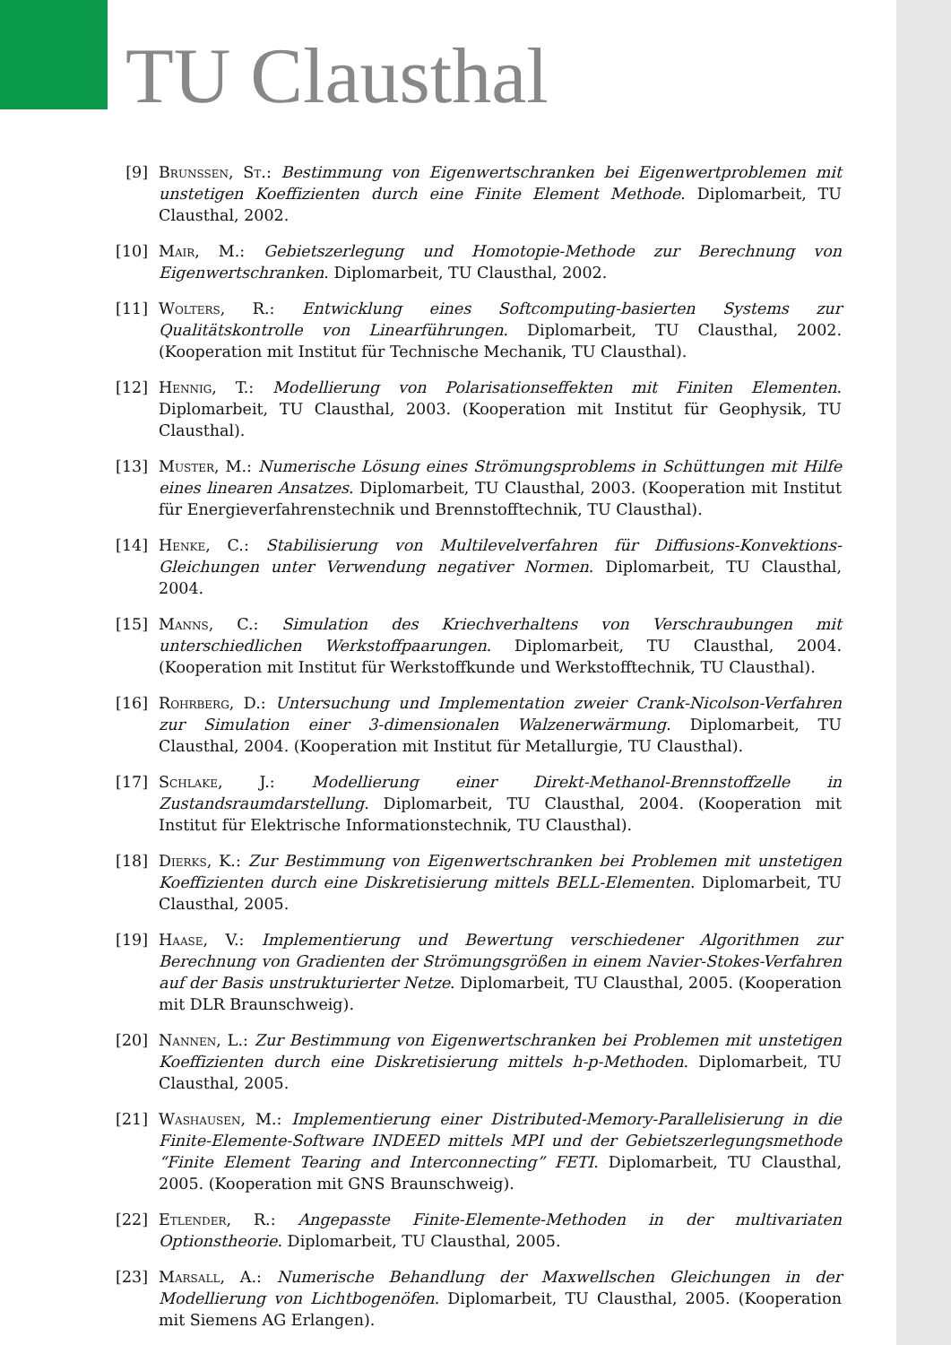TU Clausthal
[9] Brunssen, St.: Bestimmung von Eigenwertschranken bei Eigenwertproblemen mit unstetigen Koeffizienten durch eine Finite Element Methode. Diplomarbeit, TU Clausthal, 2002.
[10] Mair, M.: Gebietszerlegung und Homotopie-Methode zur Berechnung von Eigenwertschranken. Diplomarbeit, TU Clausthal, 2002.
[11] Wolters, R.: Entwicklung eines Softcomputing-basierten Systems zur Qualitätskontrolle von Linearführungen. Diplomarbeit, TU Clausthal, 2002. (Kooperation mit Institut für Technische Mechanik, TU Clausthal).
[12] Hennig, T.: Modellierung von Polarisationseffekten mit Finiten Elementen. Diplomarbeit, TU Clausthal, 2003. (Kooperation mit Institut für Geophysik, TU Clausthal).
[13] Muster, M.: Numerische Lösung eines Strömungsproblems in Schüttungen mit Hilfe eines linearen Ansatzes. Diplomarbeit, TU Clausthal, 2003. (Kooperation mit Institut für Energieverfahrenstechnik und Brennstofftechnik, TU Clausthal).
[14] Henke, C.: Stabilisierung von Multilevelverfahren für Diffusions-Konvektions-Gleichungen unter Verwendung negativer Normen. Diplomarbeit, TU Clausthal, 2004.
[15] Manns, C.: Simulation des Kriechverhaltens von Verschraubungen mit unterschiedlichen Werkstoffpaarungen. Diplomarbeit, TU Clausthal, 2004. (Kooperation mit Institut für Werkstoffkunde und Werkstofftechnik, TU Clausthal).
[16] Rohrberg, D.: Untersuchung und Implementation zweier Crank-Nicolson-Verfahren zur Simulation einer 3-dimensionalen Walzenerwärmung. Diplomarbeit, TU Clausthal, 2004. (Kooperation mit Institut für Metallurgie, TU Clausthal).
[17] Schlake, J.: Modellierung einer Direkt-Methanol-Brennstoffzelle in Zustandsraumdarstellung. Diplomarbeit, TU Clausthal, 2004. (Kooperation mit Institut für Elektrische Informationstechnik, TU Clausthal).
[18] Dierks, K.: Zur Bestimmung von Eigenwertschranken bei Problemen mit unstetigen Koeffizienten durch eine Diskretisierung mittels BELL-Elementen. Diplomarbeit, TU Clausthal, 2005.
[19] Haase, V.: Implementierung und Bewertung verschiedener Algorithmen zur Berechnung von Gradienten der Strömungsgrößen in einem Navier-Stokes-Verfahren auf der Basis unstrukturierter Netze. Diplomarbeit, TU Clausthal, 2005. (Kooperation mit DLR Braunschweig).
[20] Nannen, L.: Zur Bestimmung von Eigenwertschranken bei Problemen mit unstetigen Koeffizienten durch eine Diskretisierung mittels h-p-Methoden. Diplomarbeit, TU Clausthal, 2005.
[21] Washausen, M.: Implementierung einer Distributed-Memory-Parallelisierung in die Finite-Elemente-Software INDEED mittels MPI und der Gebietszerlegungsmethode “Finite Element Tearing and Interconnecting” FETI. Diplomarbeit, TU Clausthal, 2005. (Kooperation mit GNS Braunschweig).
[22] Etlender, R.: Angepasste Finite-Elemente-Methoden in der multivariaten Optionstheorie. Diplomarbeit, TU Clausthal, 2005.
[23] Marsall, A.: Numerische Behandlung der Maxwellschen Gleichungen in der Modellierung von Lichtbogenöfen. Diplomarbeit, TU Clausthal, 2005. (Kooperation mit Siemens AG Erlangen).